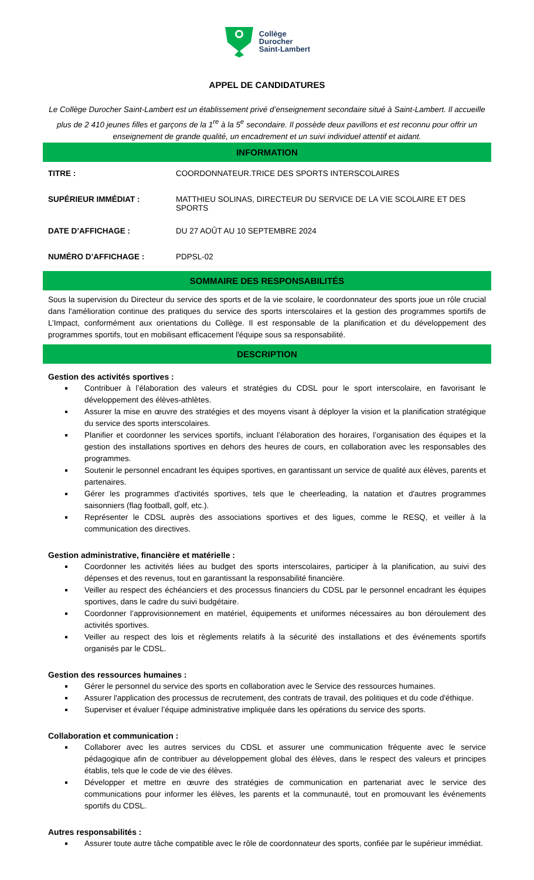Collège
Durocher
Saint-Lambert
APPEL DE CANDIDATURES
Le Collège Durocher Saint-Lambert est un établissement privé d’enseignement secondaire situé à Saint-Lambert. Il accueille plus de 2 410 jeunes filles et garçons de la 1<sup>re</sup> à la 5<sup>e</sup> secondaire. Il possède deux pavillons et est reconnu pour offrir un enseignement de grande qualité, un encadrement et un suivi individuel attentif et aidant.
INFORMATION
| TITRE : | COORDONNATEUR.TRICE DES SPORTS INTERSCOLAIRES |
| SUPÉRIEUR IMMÉDIAT : | MATTHIEU SOLINAS, DIRECTEUR DU SERVICE DE LA VIE SCOLAIRE ET DES SPORTS |
| DATE D’AFFICHAGE : | DU 27 AOÛT AU 10 SEPTEMBRE 2024 |
| NUMÉRO D’AFFICHAGE : | PDPSL-02 |
SOMMAIRE DES RESPONSABILITÉS
Sous la supervision du Directeur du service des sports et de la vie scolaire, le coordonnateur des sports joue un rôle crucial dans l'amélioration continue des pratiques du service des sports interscolaires et la gestion des programmes sportifs de L’Impact, conformément aux orientations du Collège. Il est responsable de la planification et du développement des programmes sportifs, tout en mobilisant efficacement l'équipe sous sa responsabilité.
DESCRIPTION
Gestion des activités sportives :
Contribuer à l’élaboration des valeurs et stratégies du CDSL pour le sport interscolaire, en favorisant le développement des élèves-athlètes.
Assurer la mise en œuvre des stratégies et des moyens visant à déployer la vision et la planification stratégique du service des sports interscolaires.
Planifier et coordonner les services sportifs, incluant l’élaboration des horaires, l’organisation des équipes et la gestion des installations sportives en dehors des heures de cours, en collaboration avec les responsables des programmes.
Soutenir le personnel encadrant les équipes sportives, en garantissant un service de qualité aux élèves, parents et partenaires.
Gérer les programmes d'activités sportives, tels que le cheerleading, la natation et d'autres programmes saisonniers (flag football, golf, etc.).
Représenter le CDSL auprès des associations sportives et des ligues, comme le RESQ, et veiller à la communication des directives.
Gestion administrative, financière et matérielle :
Coordonner les activités liées au budget des sports interscolaires, participer à la planification, au suivi des dépenses et des revenus, tout en garantissant la responsabilité financière.
Veiller au respect des échéanciers et des processus financiers du CDSL par le personnel encadrant les équipes sportives, dans le cadre du suivi budgétaire.
Coordonner l’approvisionnement en matériel, équipements et uniformes nécessaires au bon déroulement des activités sportives.
Veiller au respect des lois et règlements relatifs à la sécurité des installations et des événements sportifs organisés par le CDSL.
Gestion des ressources humaines :
Gérer le personnel du service des sports en collaboration avec le Service des ressources humaines.
Assurer l'application des processus de recrutement, des contrats de travail, des politiques et du code d'éthique.
Superviser et évaluer l’équipe administrative impliquée dans les opérations du service des sports.
Collaboration et communication :
Collaborer avec les autres services du CDSL et assurer une communication fréquente avec le service pédagogique afin de contribuer au développement global des élèves, dans le respect des valeurs et principes établis, tels que le code de vie des élèves.
Développer et mettre en œuvre des stratégies de communication en partenariat avec le service des communications pour informer les élèves, les parents et la communauté, tout en promouvant les événements sportifs du CDSL.
Autres responsabilités :
Assurer toute autre tâche compatible avec le rôle de coordonnateur des sports, confiée par le supérieur immédiat.